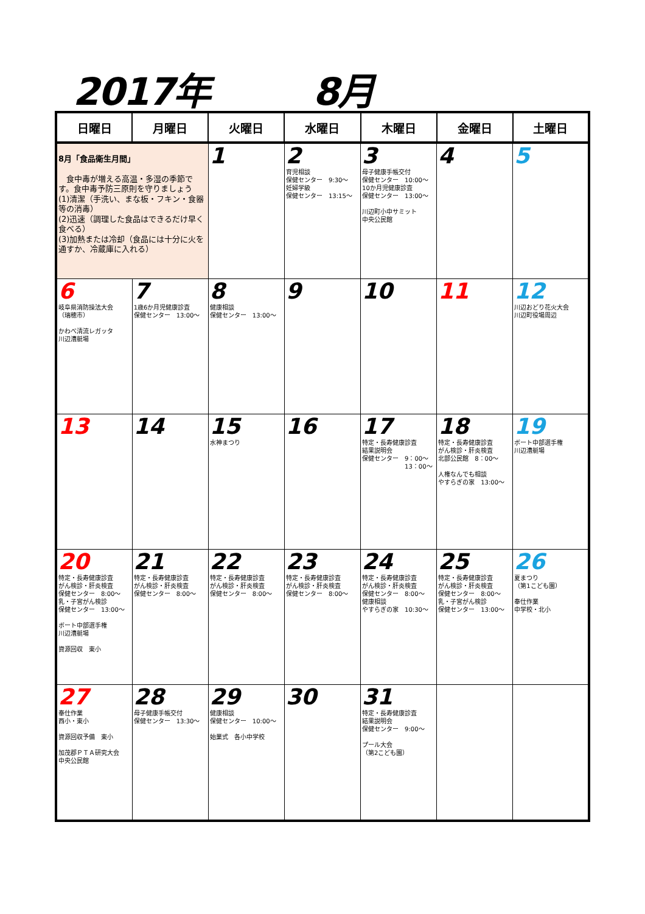2017年 8月
| 日曜日 | 月曜日 | 火曜日 | 水曜日 | 木曜日 | 金曜日 | 土曜日 |
| --- | --- | --- | --- | --- | --- | --- |
| 8月「食品衛生月間」 食中毒が増える高温・多湿の季節です。食中毒予防三原則を守りましょう (1)清潔（手洗い、まな板・フキン・食器等の消毒） (2)迅速（調理した食品はできるだけ早く食べる） (3)加熱または冷却（食品には十分に火を通すか、冷蔵庫に入れる） | | 1 | 2 育児相談 保健センター 9:30～ 妊婦学級 保健センター 13:15～ | 3 母子健康手帳交付 保健センター 10:00～ 10か月児健康診査 保健センター 13:00～ 川辺町小中サミット 中央公民館 | 4 | 5 |
| 6 岐阜県消防操法大会 （瑞穂市） かわべ清流レガッタ 川辺漕艇場 | 7 1歳6か月児健康診査 保健センター 13:00～ | 8 健康相談 保健センター 13:00～ | 9 | 10 | 11 | 12 川辺おどり花火大会 川辺町役場周辺 |
| 13 | 14 | 15 水神まつり | 16 | 17 特定・長寿健康診査 結果説明会 保健センター 9：00～ 13：00～ | 18 特定・長寿健康診査 がん検診・肝炎検査 北部公民館 8：00～ 人権なんでも相談 やすらぎの家 13:00～ | 19 ボート中部選手権 川辺漕艇場 |
| 20 特定・長寿健康診査 がん検診・肝炎検査 保健センター 8:00～ 乳・子宮がん検診 保健センター 13:00～ ボート中部選手権 川辺漕艇場 資源回収 東小 | 21 特定・長寿健康診査 がん検診・肝炎検査 保健センター 8:00～ | 22 特定・長寿健康診査 がん検診・肝炎検査 保健センター 8:00～ | 23 特定・長寿健康診査 がん検診・肝炎検査 保健センター 8:00～ | 24 特定・長寿健康診査 がん検診・肝炎検査 保健センター 8:00～ 健康相談 やすらぎの家 10:30～ | 25 特定・長寿健康診査 がん検診・肝炎検査 保健センター 8:00～ 乳・子宮がん検診 保健センター 13:00～ | 26 夏まつり （第1こども園） 奉仕作業 中学校・北小 |
| 27 奉仕作業 西小・東小 資源回収予備 東小 加茂郡ＰＴＡ研究大会 中央公民館 | 28 母子健康手帳交付 保健センター 13:30～ | 29 健康相談 保健センター 10:00～ 始業式 各小中学校 | 30 | 31 特定・長寿健康診査 結果説明会 保健センター 9:00～ プール大会 （第2こども園） | | |